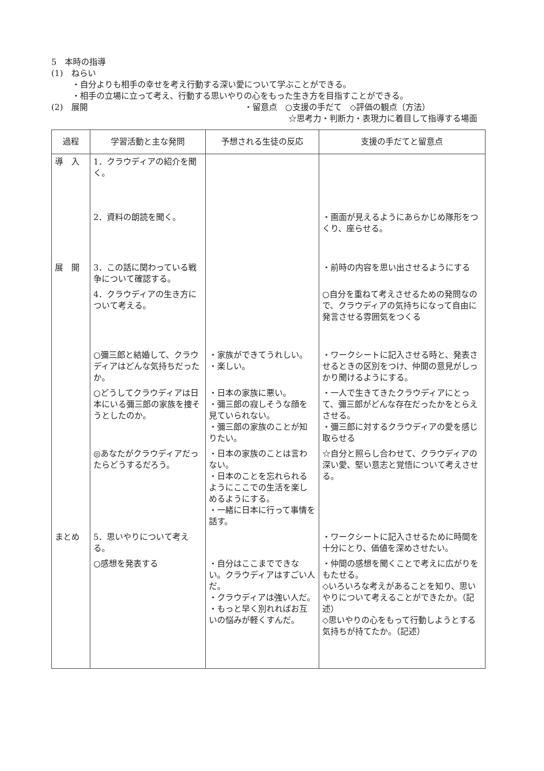5　本時の指導
(1)　ねらい
・自分よりも相手の幸せを考え行動する深い愛について学ぶことができる。
・相手の立場に立って考え、行動する思いやりの心をもった生き方を目指すことができる。
(2)　展開 ・留意点　○支援の手だて　◇評価の観点（方法）
☆思考力・判断力・表現力に着目して指導する場面
| 過程 | 学習活動と主な発問 | 予想される生徒の反応 | 支援の手だてと留意点 |
| --- | --- | --- | --- |
| 導 入 | 1．クラウディアの紹介を聞く。 | | |
| | 2．資料の朗読を聞く。 | | ・画面が見えるようにあらかじめ隊形をつくり、座らせる。 |
| 展 開 | 3．この話に関わっている戦争について確認する。 | | ・前時の内容を思い出させるようにする |
| | 4．クラウディアの生き方について考える。 | | ○自分を重ねて考えさせるための発問なので、クラウディアの気持ちになって自由に発言させる雰囲気をつくる |
| | ○彌三郎と結婚して、クラウディアはどんな気持ちだったか。 | ・家族ができてうれしい。 ・楽しい。 | ・ワークシートに記入させる時と、発表させるときの区別をつけ、仲間の意見がしっかり聞けるようにする。 |
| | ○どうしてクラウディアは日本にいる彌三郎の家族を捜そうとしたのか。 | ・日本の家族に悪い。 ・彌三郎の寂しそうな顔を見ていられない。 ・彌三郎の家族のことが知りたい。 | ・一人で生きてきたクラウディアにとって、彌三郎がどんな存在だったかをとらえさせる。 ・彌三郎に対するクラウディアの愛を感じ取らせる |
| | ◎あなたがクラウディアだったらどうするだろう。 | ・日本の家族のことは言わない。 ・日本のことを忘れられるようにここでの生活を楽しめるようにする。 ・一緒に日本に行って事情を話す。 | ☆自分と照らし合わせて、クラウディアの深い愛、堅い意志と覚悟について考えさせる。 |
| まとめ | 5．思いやりについて考える。 | | ・ワークシートに記入させるために時間を十分にとり、価値を深めさせたい。 |
| | ○感想を発表する | ・自分はここまでできない。クラウディアはすごい人だ。 ・クラウディアは強い人だ。 ・もっと早く別れればお互いの悩みが軽くすんだ。 | ・仲間の感想を聞くことで考えに広がりをもたせる。 ◇いろいろな考えがあることを知り、思いやりについて考えることができたか。（記述） ◇思いやりの心をもって行動しようとする気持ちが持てたか。（記述） |